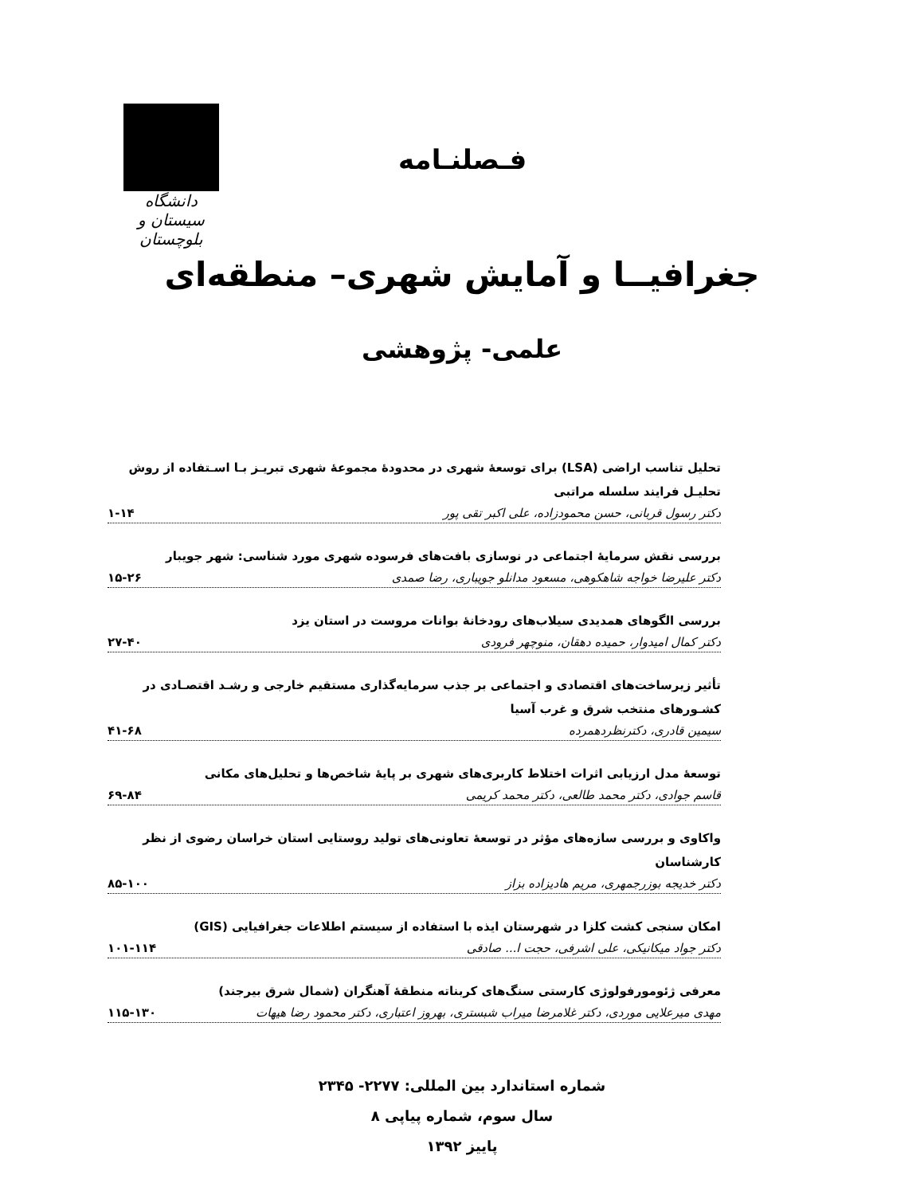دانشگاه سیستان و بلوچستان
فـصلنـامه
جغرافیــا و آمایش شهری– منطقه‌ای
علمی- پژوهشی
تحلیل تناسب اراضی (LSA) برای توسعۀ شهری در محدودۀ مجموعۀ شهری تبریـز بـا اسـتفاده از روش تحلیـل فرایند سلسله مراتبی
دکتر رسول قربانی، حسن محمودزاده، علی اکبر تقی پور ۱-۱۴
بررسی نقش سرمایۀ اجتماعی در نوسازی بافت‌های فرسوده شهری مورد شناسی: شهر جویبار
دکتر علیرضا خواجه شاهکوهی، مسعود مدانلو جویباری، رضا صمدی ۱۵-۲۶
بررسی الگوهای همدیدی سیلاب‌های رودخانۀ بوانات مروست در استان یزد
دکتر کمال امیدوار، حمیده دهقان، منوچهر فرودی ۲۷-۴۰
تأثیر زیرساخت‌های اقتصادی و اجتماعی بر جذب سرمایه‌گذاری مستقیم خارجی و رشـد اقتصـادی در کشـورهای منتخب شرق و غرب آسیا
سیمین قادری، دکترنظردهمرده ۴۱-۶۸
توسعۀ مدل ارزیابی اثرات اختلاط کاربری‌های شهری بر پایۀ شاخص‌ها و تحلیل‌های مکانی
قاسم جوادی، دکتر محمد طالعی، دکتر محمد کریمی ۶۹-۸۴
واکاوی و بررسی سازه‌های مؤثر در توسعۀ تعاونی‌های تولید روستایی استان خراسان رضوی از نظر کارشناسان
دکتر خدیجه بوزرجمهری، مریم هادیزاده بزاز ۸۵-۱۰۰
امکان سنجی کشت کلزا در شهرستان ایذه با استفاده از سیستم اطلاعات جغرافیایی (GIS)
دکتر جواد میکانیکی، علی اشرفی، حجت ا... صادقی ۱۰۱-۱۱۴
معرفی ژئومورفولوژی کارستی سنگ‌های کربناته منطقۀ آهنگران (شمال شرق بیرجند)
مهدی میرعلایی موردی، دکتر غلامرضا میراب شبستری، بهروز اعتباری، دکتر محمود رضا هیهات ۱۱۵-۱۳۰
شماره استاندارد بین المللی: ۲۲۷۷- ۲۳۴۵
سال سوم، شماره پیاپی ۸
پاییز ۱۳۹۲